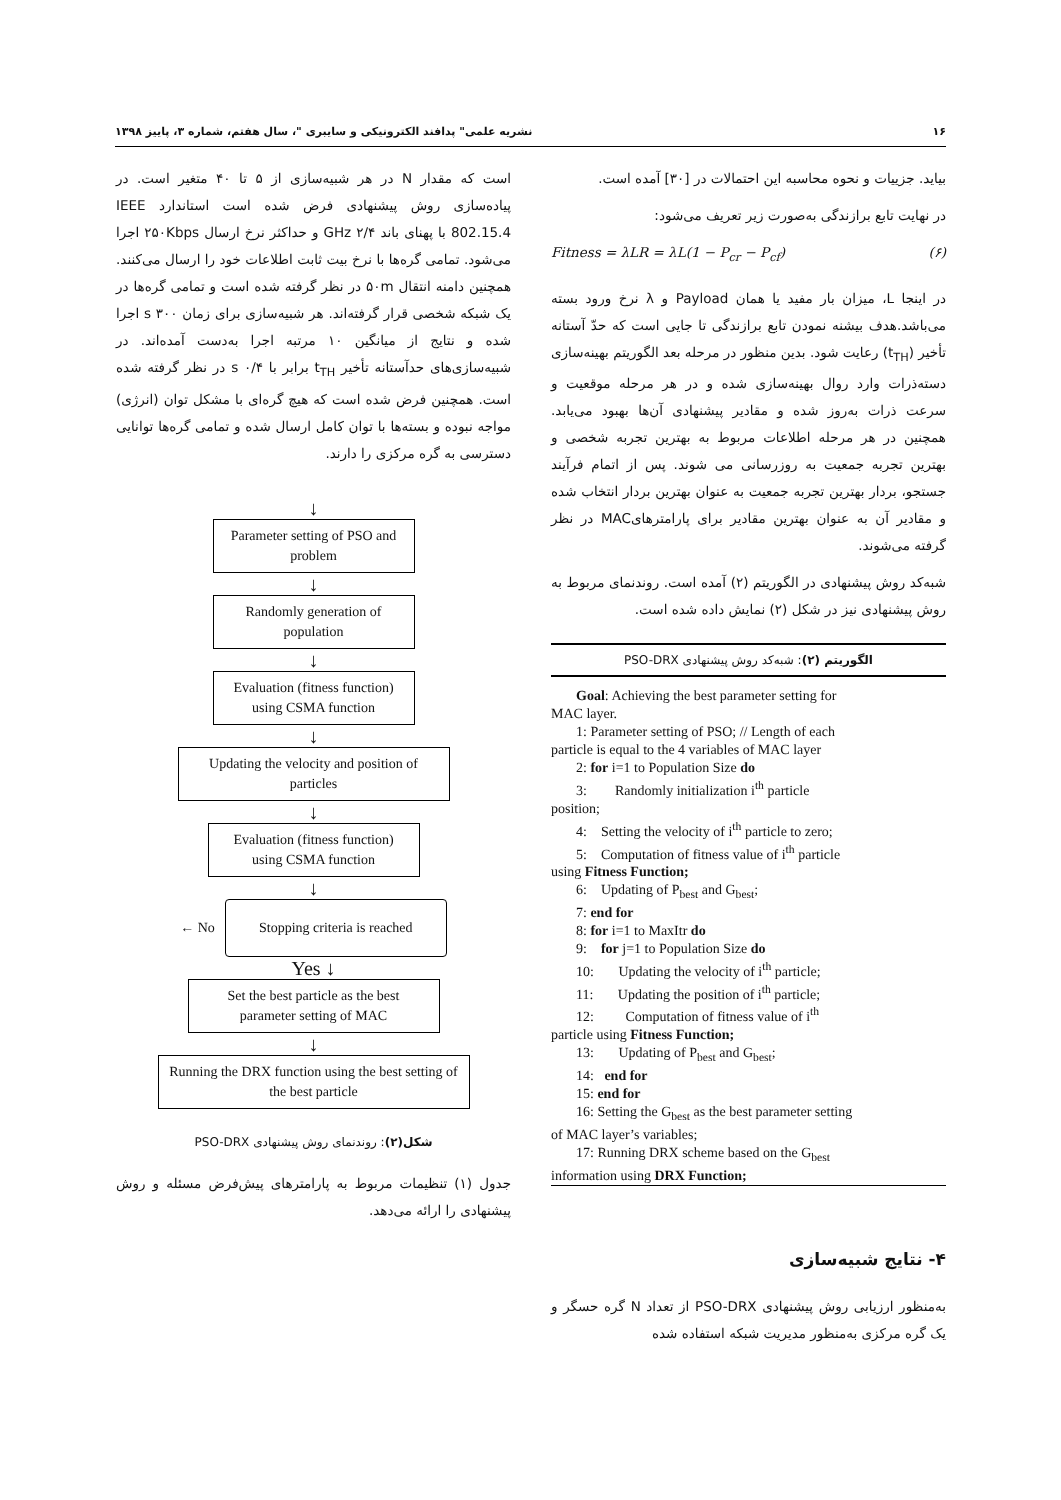۱۶ نشریه علمی" پدافند الکترونیکی و سایبری "، سال هفتم، شماره ۳، پاییز ۱۳۹۸
بیاید. جزییات و نحوه محاسبه این احتمالات در [۳۰] آمده است.
در نهایت تابع برازندگی به‌صورت زیر تعریف می‌شود:
Fitness = λLR = λL(1 − P<sub>cr</sub> − P<sub>cf</sub>) (۶)
در اینجا L، میزان بار مفید یا همان Payload و λ نرخ ورود بسته می‌باشد.هدف بیشنه نمودن تابع برازندگی تا جایی است که حدّ آستانه تأخیر (t<sub>TH</sub>) رعایت شود. بدین منظور در مرحله بعد الگوریتم بهینه‌سازی دسته‌ذرات وارد روال بهینه‌سازی شده و در هر مرحله موقعیت و سرعت ذرات به‌روز شده و مقادیر پیشنهادی آن‌ها بهبود می‌یابد. همچنین در هر مرحله اطلاعات مربوط به بهترین تجربه شخصی و بهترین تجربه جمعیت به روزرسانی می شوند. پس از اتمام فرآیند جستجو، بردار بهترین تجربه جمعیت به عنوان بهترین بردار انتخاب شده و مقادیر آن به عنوان بهترین مقادیر برای پارامترهایMAC در نظر گرفته می‌شوند.
شبه‌کد روش پیشنهادی در الگوریتم (۲) آمده است. روندنمای مربوط به روش پیشنهادی نیز در شکل (۲) نمایش داده شده است.
الگوریتم (۲): شبه‌کد روش پیشنهادی PSO-DRX
Goal: Achieving the best parameter setting for
MAC layer.
1: Parameter setting of PSO; // Length of each
particle is equal to the 4 variables of MAC layer
2: for i=1 to Population Size do
3: Randomly initialization i<sup>th</sup> particle
position;
4: Setting the velocity of i<sup>th</sup> particle to zero;
5: Computation of fitness value of i<sup>th</sup> particle
using Fitness Function;
6: Updating of P<sub>best</sub> and G<sub>best</sub>;
7: end for
8: for i=1 to MaxItr do
9: for j=1 to Population Size do
10: Updating the velocity of i<sup>th</sup> particle;
11: Updating the position of i<sup>th</sup> particle;
12: Computation of fitness value of i<sup>th</sup>
particle using Fitness Function;
13: Updating of P<sub>best</sub> and G<sub>best</sub>;
14: end for
15: end for
16: Setting the G<sub>best</sub> as the best parameter setting
of MAC layer’s variables;
17: Running DRX scheme based on the G<sub>best</sub>
information using DRX Function;
۴- نتایج شبیه‌سازی
به‌منظور ارزیابی روش پیشنهادی PSO-DRX از تعداد N گره حسگر و یک گره مرکزی به‌منظور مدیریت شبکه استفاده شده
است که مقدار N در هر شبیه‌سازی از ۵ تا ۴۰ متغیر است. در پیاده‌سازی روش پیشنهادی فرض شده است استاندارد IEEE 802.15.4 با پهنای باند ۲/۴ GHz و حداکثر نرخ ارسال ۲۵۰Kbps اجرا می‌شود. تمامی گره‌ها با نرخ بیت ثابت اطلاعات خود را ارسال می‌کنند. همچنین دامنه انتقال ۵۰m در نظر گرفته شده است و تمامی گره‌ها در یک شبکه شخصی قرار گرفته‌اند. هر شبیه‌سازی برای زمان ۳۰۰ s اجرا شده و نتایج از میانگین ۱۰ مرتبه اجرا به‌دست آمده‌اند. در شبیه‌سازی‌های حدآستانه تأخیر t<sub>TH</sub> برابر با ۰/۴ s در نظر گرفته شده است. همچنین فرض شده است که هیچ گره‌ای با مشکل توان (انرژی) مواجه نبوده و بسته‌ها با توان کامل ارسال شده و تمامی گره‌ها توانایی دسترسی به گره مرکزی را دارند.
↓
Parameter setting of PSO and problem
↓
Randomly generation of population
↓
Evaluation (fitness function) using CSMA function
↓
Updating the velocity and position of particles
↓
Evaluation (fitness function) using CSMA function
↓
← No
Stopping criteria is reached
Yes ↓
Set the best particle as the best parameter setting of MAC
↓
Running the DRX function using the best setting of the best particle
شکل(۲): روندنمای روش پیشنهادی PSO-DRX
جدول (۱) تنظیمات مربوط به پارامترهای پیش‌فرض مسئله و روش پیشنهادی را ارائه می‌دهد.